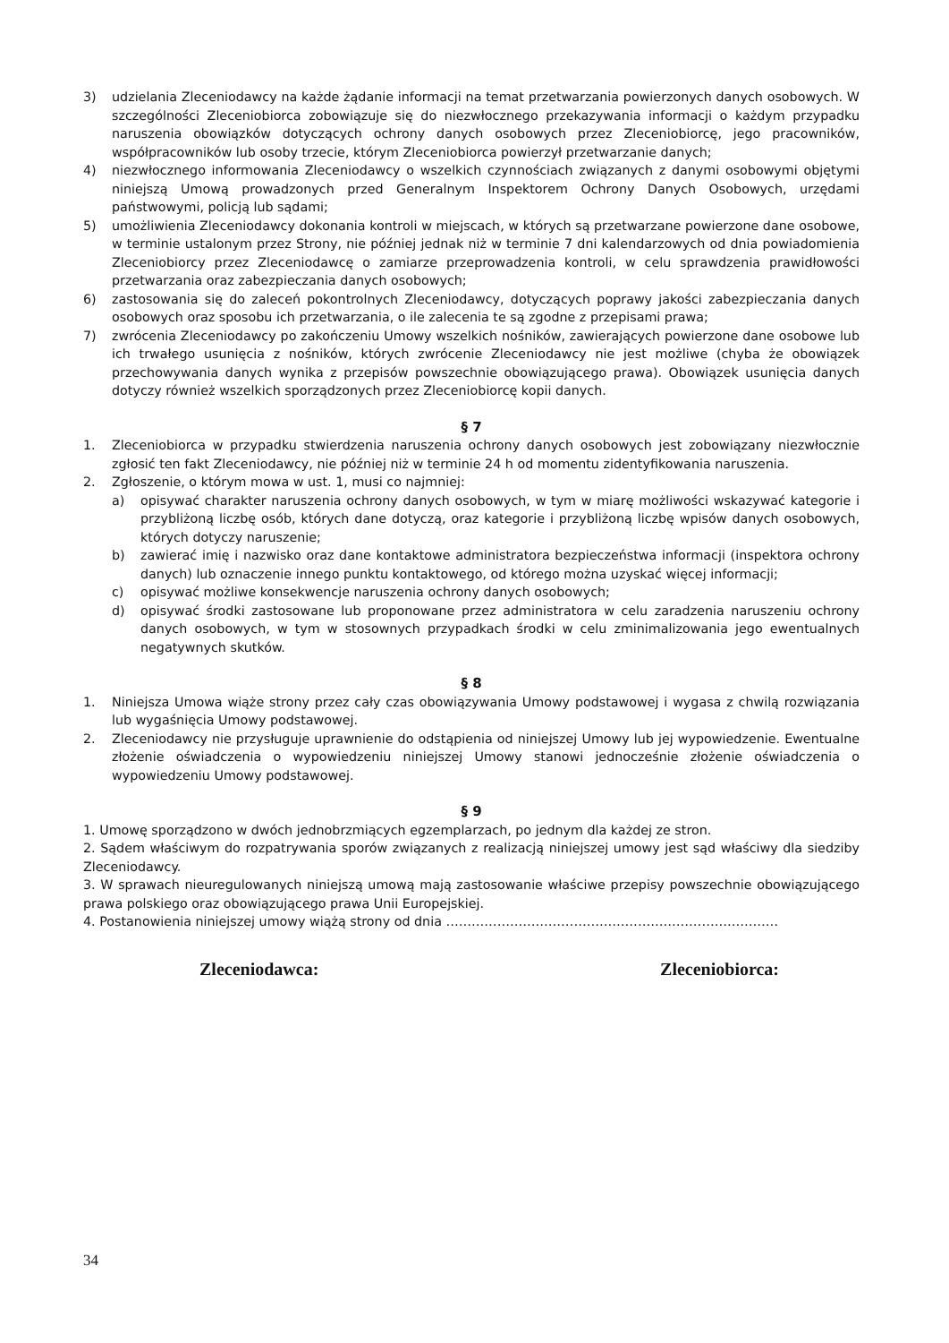3) udzielania Zleceniodawcy na każde żądanie informacji na temat przetwarzania powierzonych danych osobowych. W szczególności Zleceniobiorca zobowiązuje się do niezwłocznego przekazywania informacji o każdym przypadku naruszenia obowiązków dotyczących ochrony danych osobowych przez Zleceniobiorcę, jego pracowników, współpracowników lub osoby trzecie, którym Zleceniobiorca powierzył przetwarzanie danych;
4) niezwłocznego informowania Zleceniodawcy o wszelkich czynnościach związanych z danymi osobowymi objętymi niniejszą Umową prowadzonych przed Generalnym Inspektorem Ochrony Danych Osobowych, urzędami państwowymi, policją lub sądami;
5) umożliwienia Zleceniodawcy dokonania kontroli w miejscach, w których są przetwarzane powierzone dane osobowe, w terminie ustalonym przez Strony, nie później jednak niż w terminie 7 dni kalendarzowych od dnia powiadomienia Zleceniobiorcy przez Zleceniodawcę o zamiarze przeprowadzenia kontroli, w celu sprawdzenia prawidłowości przetwarzania oraz zabezpieczania danych osobowych;
6) zastosowania się do zaleceń pokontrolnych Zleceniodawcy, dotyczących poprawy jakości zabezpieczania danych osobowych oraz sposobu ich przetwarzania, o ile zalecenia te są zgodne z przepisami prawa;
7) zwrócenia Zleceniodawcy po zakończeniu Umowy wszelkich nośników, zawierających powierzone dane osobowe lub ich trwałego usunięcia z nośników, których zwrócenie Zleceniodawcy nie jest możliwe (chyba że obowiązek przechowywania danych wynika z przepisów powszechnie obowiązującego prawa). Obowiązek usunięcia danych dotyczy również wszelkich sporządzonych przez Zleceniobiorcę kopii danych.
§ 7
1. Zleceniobiorca w przypadku stwierdzenia naruszenia ochrony danych osobowych jest zobowiązany niezwłocznie zgłosić ten fakt Zleceniodawcy, nie później niż w terminie 24 h od momentu zidentyfikowania naruszenia.
2. Zgłoszenie, o którym mowa w ust. 1, musi co najmniej:
a) opisywać charakter naruszenia ochrony danych osobowych, w tym w miarę możliwości wskazywać kategorie i przybliżoną liczbę osób, których dane dotyczą, oraz kategorie i przybliżoną liczbę wpisów danych osobowych, których dotyczy naruszenie;
b) zawierać imię i nazwisko oraz dane kontaktowe administratora bezpieczeństwa informacji (inspektora ochrony danych) lub oznaczenie innego punktu kontaktowego, od którego można uzyskać więcej informacji;
c) opisywać możliwe konsekwencje naruszenia ochrony danych osobowych;
d) opisywać środki zastosowane lub proponowane przez administratora w celu zaradzenia naruszeniu ochrony danych osobowych, w tym w stosownych przypadkach środki w celu zminimalizowania jego ewentualnych negatywnych skutków.
§ 8
1. Niniejsza Umowa wiąże strony przez cały czas obowiązywania Umowy podstawowej i wygasa z chwilą rozwiązania lub wygaśnięcia Umowy podstawowej.
2. Zleceniodawcy nie przysługuje uprawnienie do odstąpienia od niniejszej Umowy lub jej wypowiedzenie. Ewentualne złożenie oświadczenia o wypowiedzeniu niniejszej Umowy stanowi jednocześnie złożenie oświadczenia o wypowiedzeniu Umowy podstawowej.
§ 9
1. Umowę sporządzono w dwóch jednobrzmiących egzemplarzach, po jednym dla każdej ze stron.
2. Sądem właściwym do rozpatrywania sporów związanych z realizacją niniejszej umowy jest sąd właściwy dla siedziby Zleceniodawcy.
3. W sprawach nieuregulowanych niniejszą umową mają zastosowanie właściwe przepisy powszechnie obowiązującego prawa polskiego oraz obowiązującego prawa Unii Europejskiej.
4. Postanowienia niniejszej umowy wiążą strony od dnia ……………………………………………………………………
Zleceniodawca: Zleceniobiorca:
34